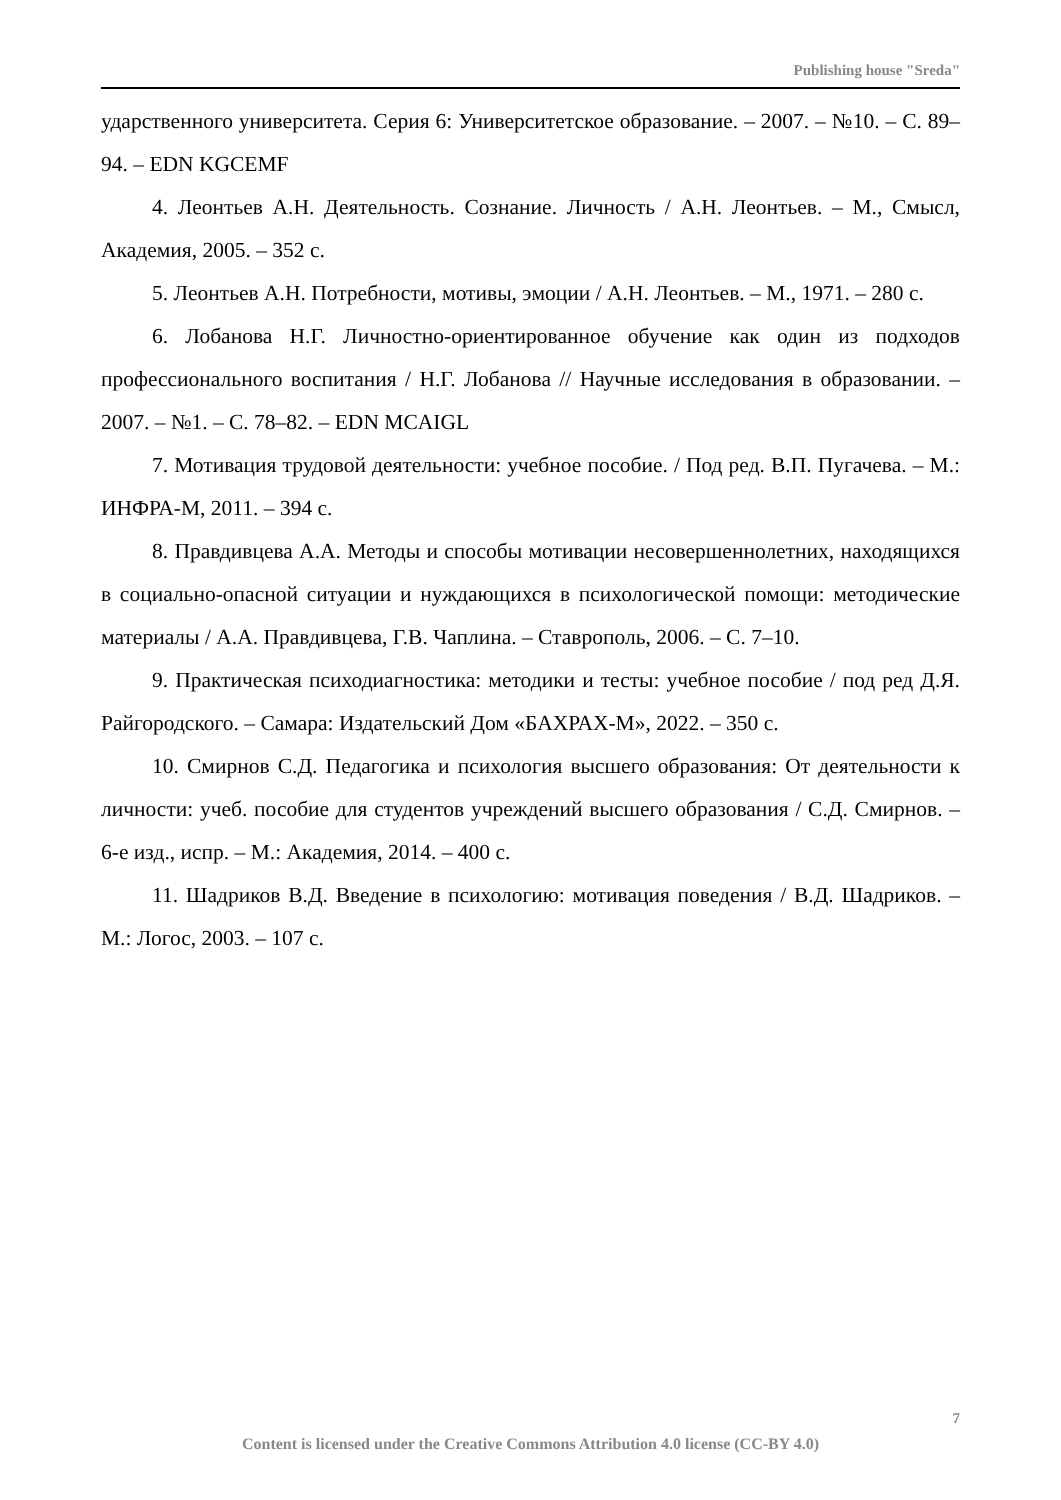Publishing house "Sreda"
ударственного университета. Серия 6: Университетское образование. – 2007. – №10. – С. 89–94. – EDN KGCEMF
4. Леонтьев А.Н. Деятельность. Сознание. Личность / А.Н. Леонтьев. – М., Смысл, Академия, 2005. – 352 с.
5. Леонтьев А.Н. Потребности, мотивы, эмоции / А.Н. Леонтьев. – М., 1971. – 280 с.
6. Лобанова Н.Г. Личностно-ориентированное обучение как один из подходов профессионального воспитания / Н.Г. Лобанова // Научные исследования в образовании. – 2007. – №1. – С. 78–82. – EDN MCAIGL
7. Мотивация трудовой деятельности: учебное пособие. / Под ред. В.П. Пугачева. – М.: ИНФРА-М, 2011. – 394 с.
8. Правдивцева А.А. Методы и способы мотивации несовершеннолетних, находящихся в социально-опасной ситуации и нуждающихся в психологической помощи: методические материалы / А.А. Правдивцева, Г.В. Чаплина. – Ставрополь, 2006. – С. 7–10.
9. Практическая психодиагностика: методики и тесты: учебное пособие / под ред Д.Я. Райгородского. – Самара: Издательский Дом «БАХРАХ-М», 2022. – 350 с.
10. Смирнов С.Д. Педагогика и психология высшего образования: От деятельности к личности: учеб. пособие для студентов учреждений высшего образования / С.Д. Смирнов. – 6-е изд., испр. – М.: Академия, 2014. – 400 с.
11. Шадриков В.Д. Введение в психологию: мотивация поведения / В.Д. Шадриков. – М.: Логос, 2003. – 107 с.
7
Content is licensed under the Creative Commons Attribution 4.0 license (CC-BY 4.0)